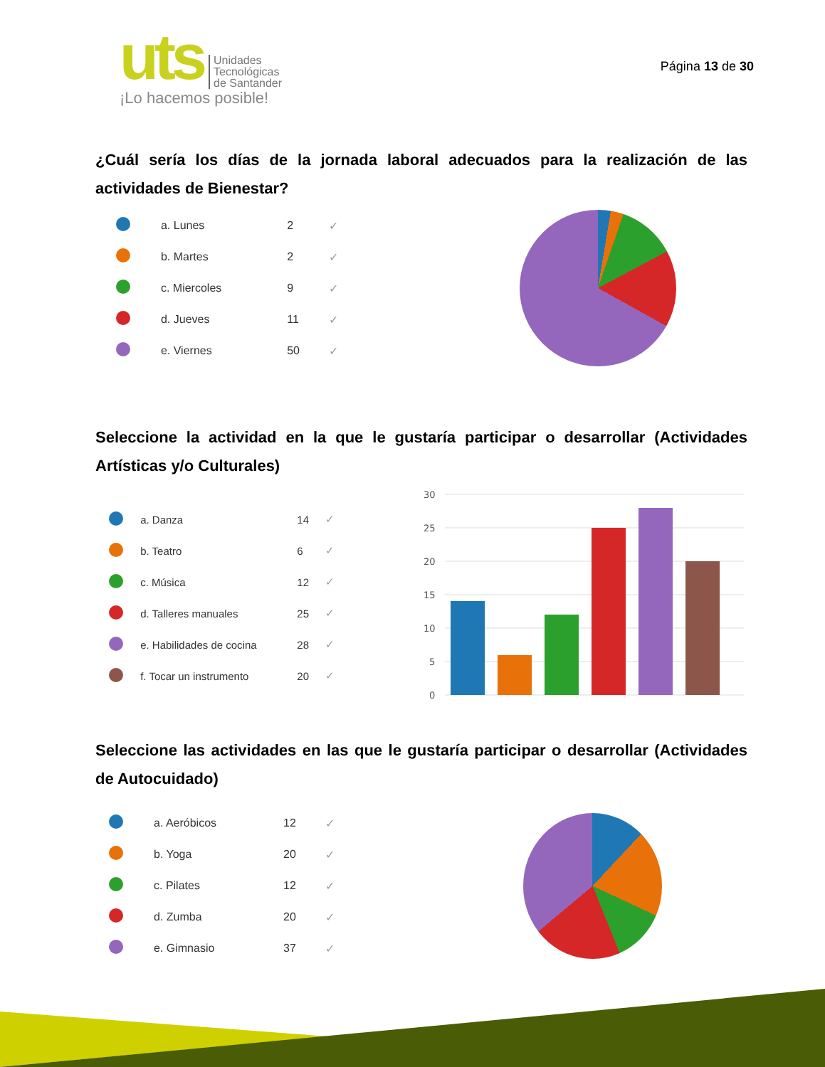uts
Unidades
Tecnológicas
de Santander
¡Lo hacemos posible!
Página 13 de 30
¿Cuál sería los días de la jornada laboral adecuados para la realización de las actividades de Bienestar?
| | a. Lunes | 2 | ✓ |
| | b. Martes | 2 | ✓ |
| | c. Miercoles | 9 | ✓ |
| | d. Jueves | 11 | ✓ |
| | e. Viernes | 50 | ✓ |
Seleccione la actividad en la que le gustaría participar o desarrollar (Actividades Artísticas y/o Culturales)
| | a. Danza | 14 | ✓ |
| | b. Teatro | 6 | ✓ |
| | c. Música | 12 | ✓ |
| | d. Talleres manuales | 25 | ✓ |
| | e. Habilidades de cocina | 28 | ✓ |
| | f. Tocar un instrumento | 20 | ✓ |
30
25
20
15
10
5
0
Seleccione las actividades en las que le gustaría participar o desarrollar (Actividades de Autocuidado)
| | a. Aeróbicos | 12 | ✓ |
| | b. Yoga | 20 | ✓ |
| | c. Pilates | 12 | ✓ |
| | d. Zumba | 20 | ✓ |
| | e. Gimnasio | 37 | ✓ |